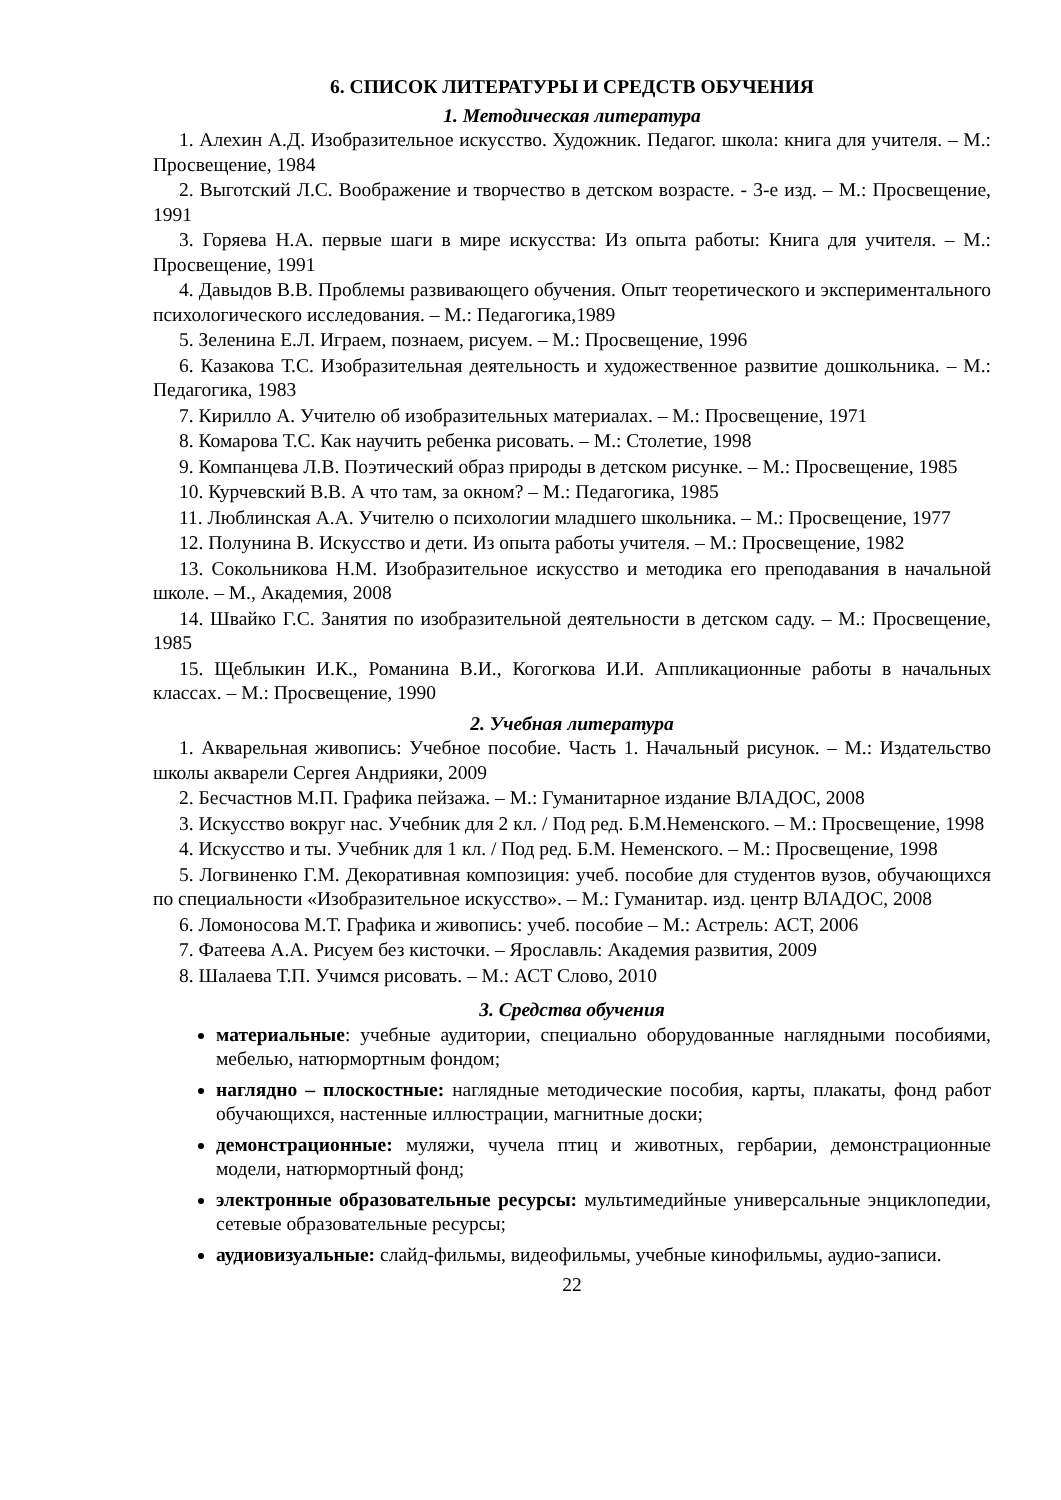6. СПИСОК ЛИТЕРАТУРЫ И СРЕДСТВ ОБУЧЕНИЯ
1. Методическая литература
1. Алехин А.Д. Изобразительное искусство. Художник. Педагог. школа: книга для учителя. – М.: Просвещение, 1984
2. Выготский Л.С. Воображение и творчество в детском возрасте. - 3-е изд. – М.: Просвещение, 1991
3. Горяева Н.А. первые шаги в мире искусства: Из опыта работы: Книга для учителя. – М.: Просвещение, 1991
4. Давыдов В.В. Проблемы развивающего обучения. Опыт теоретического и экспериментального психологического исследования. – М.: Педагогика,1989
5. Зеленина Е.Л. Играем, познаем, рисуем. – М.: Просвещение, 1996
6. Казакова Т.С. Изобразительная деятельность и художественное развитие дошкольника. – М.: Педагогика, 1983
7. Кирилло А. Учителю об изобразительных материалах. – М.: Просвещение, 1971
8. Комарова Т.С. Как научить ребенка рисовать. – М.: Столетие, 1998
9. Компанцева Л.В. Поэтический образ природы в детском рисунке. – М.: Просвещение, 1985
10. Курчевский В.В. А что там, за окном? – М.: Педагогика, 1985
11. Люблинская А.А. Учителю о психологии младшего школьника. – М.: Просвещение, 1977
12. Полунина В. Искусство и дети. Из опыта работы учителя. – М.: Просвещение, 1982
13. Сокольникова Н.М. Изобразительное искусство и методика его преподавания в начальной школе. – М., Академия, 2008
14. Швайко Г.С. Занятия по изобразительной деятельности в детском саду. – М.: Просвещение, 1985
15. Щеблыкин И.К., Романина В.И., Когогкова И.И. Аппликационные работы в начальных классах. – М.: Просвещение, 1990
2. Учебная литература
1. Акварельная живопись: Учебное пособие. Часть 1. Начальный рисунок. – М.: Издательство школы акварели Сергея Андрияки, 2009
2. Бесчастнов М.П. Графика пейзажа. – М.: Гуманитарное издание ВЛАДОС, 2008
3. Искусство вокруг нас. Учебник для 2 кл. / Под ред. Б.М.Неменского. – М.: Просвещение, 1998
4. Искусство и ты. Учебник для 1 кл. / Под ред. Б.М. Неменского. – М.: Просвещение, 1998
5. Логвиненко Г.М. Декоративная композиция: учеб. пособие для студентов вузов, обучающихся по специальности «Изобразительное искусство». – М.: Гуманитар. изд. центр ВЛАДОС, 2008
6. Ломоносова М.Т. Графика и живопись: учеб. пособие – М.: Астрель: АСТ, 2006
7. Фатеева А.А. Рисуем без кисточки. – Ярославль: Академия развития, 2009
8. Шалаева Т.П. Учимся рисовать. – М.: АСТ Слово, 2010
3. Средства обучения
материальные: учебные аудитории, специально оборудованные наглядными пособиями, мебелью, натюрмортным фондом;
наглядно – плоскостные: наглядные методические пособия, карты, плакаты, фонд работ обучающихся, настенные иллюстрации, магнитные доски;
демонстрационные: муляжи, чучела птиц и животных, гербарии, демонстрационные модели, натюрмортный фонд;
электронные образовательные ресурсы: мультимедийные универсальные энциклопедии, сетевые образовательные ресурсы;
аудиовизуальные: слайд-фильмы, видеофильмы, учебные кинофильмы, аудио-записи.
22